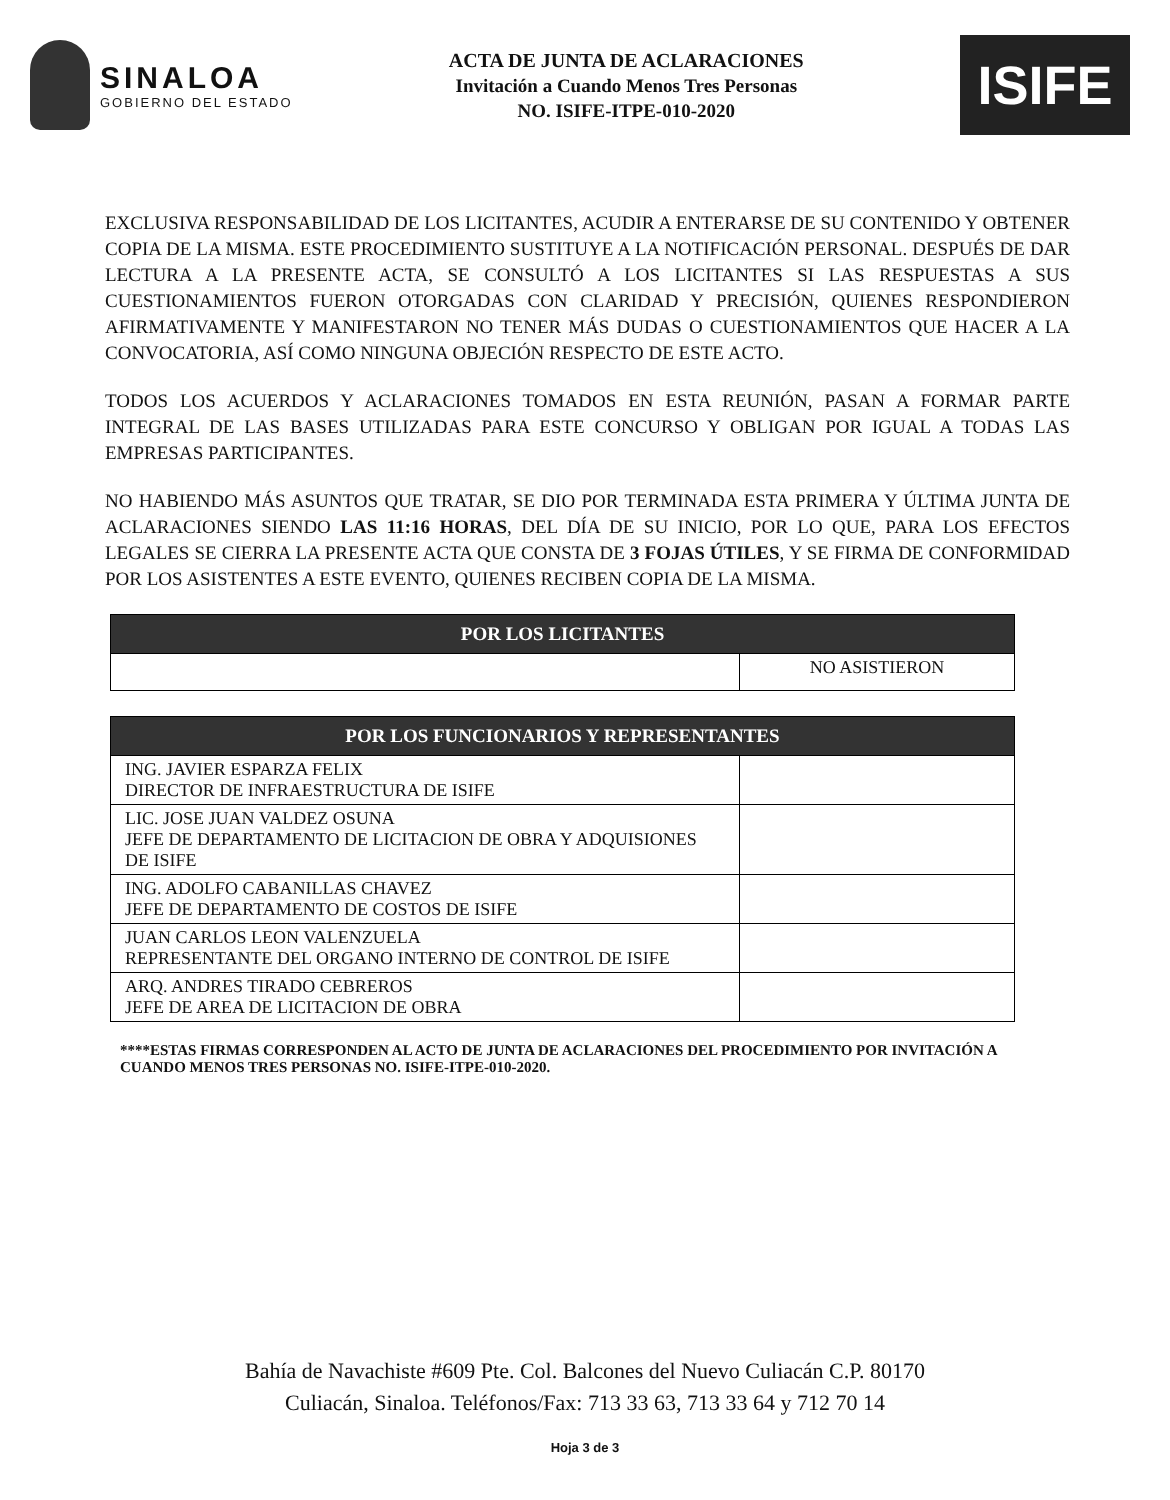SINALOA
GOBIERNO DEL ESTADO
ACTA DE JUNTA DE ACLARACIONES
Invitación a Cuando Menos Tres Personas
NO. ISIFE-ITPE-010-2020
ISIFE
EXCLUSIVA RESPONSABILIDAD DE LOS LICITANTES, ACUDIR A ENTERARSE DE SU CONTENIDO Y OBTENER COPIA DE LA MISMA. ESTE PROCEDIMIENTO SUSTITUYE A LA NOTIFICACIÓN PERSONAL. DESPUÉS DE DAR LECTURA A LA PRESENTE ACTA, SE CONSULTÓ A LOS LICITANTES SI LAS RESPUESTAS A SUS CUESTIONAMIENTOS FUERON OTORGADAS CON CLARIDAD Y PRECISIÓN, QUIENES RESPONDIERON AFIRMATIVAMENTE Y MANIFESTARON NO TENER MÁS DUDAS O CUESTIONAMIENTOS QUE HACER A LA CONVOCATORIA, ASÍ COMO NINGUNA OBJECIÓN RESPECTO DE ESTE ACTO.
TODOS LOS ACUERDOS Y ACLARACIONES TOMADOS EN ESTA REUNIÓN, PASAN A FORMAR PARTE INTEGRAL DE LAS BASES UTILIZADAS PARA ESTE CONCURSO Y OBLIGAN POR IGUAL A TODAS LAS EMPRESAS PARTICIPANTES.
NO HABIENDO MÁS ASUNTOS QUE TRATAR, SE DIO POR TERMINADA ESTA PRIMERA Y ÚLTIMA JUNTA DE ACLARACIONES SIENDO LAS 11:16 HORAS, DEL DÍA DE SU INICIO, POR LO QUE, PARA LOS EFECTOS LEGALES SE CIERRA LA PRESENTE ACTA QUE CONSTA DE 3 FOJAS ÚTILES, Y SE FIRMA DE CONFORMIDAD POR LOS ASISTENTES A ESTE EVENTO, QUIENES RECIBEN COPIA DE LA MISMA.
| POR LOS LICITANTES | |
| --- | --- |
| | NO ASISTIERON |
| POR LOS FUNCIONARIOS Y REPRESENTANTES | |
| --- | --- |
| ING. JAVIER ESPARZA FELIX DIRECTOR DE INFRAESTRUCTURA DE ISIFE | |
| LIC. JOSE JUAN VALDEZ OSUNA JEFE DE DEPARTAMENTO DE LICITACION DE OBRA Y ADQUISIONES DE ISIFE | |
| ING. ADOLFO CABANILLAS CHAVEZ JEFE DE DEPARTAMENTO DE COSTOS DE ISIFE | |
| JUAN CARLOS LEON VALENZUELA REPRESENTANTE DEL ORGANO INTERNO DE CONTROL DE ISIFE | |
| ARQ. ANDRES TIRADO CEBREROS JEFE DE AREA DE LICITACION DE OBRA | |
****ESTAS FIRMAS CORRESPONDEN AL ACTO DE JUNTA DE ACLARACIONES DEL PROCEDIMIENTO POR INVITACIÓN A CUANDO MENOS TRES PERSONAS NO. ISIFE-ITPE-010-2020.
Bahía de Navachiste #609 Pte. Col. Balcones del Nuevo Culiacán C.P. 80170
Culiacán, Sinaloa. Teléfonos/Fax: 713 33 63, 713 33 64 y 712 70 14
Hoja 3 de 3